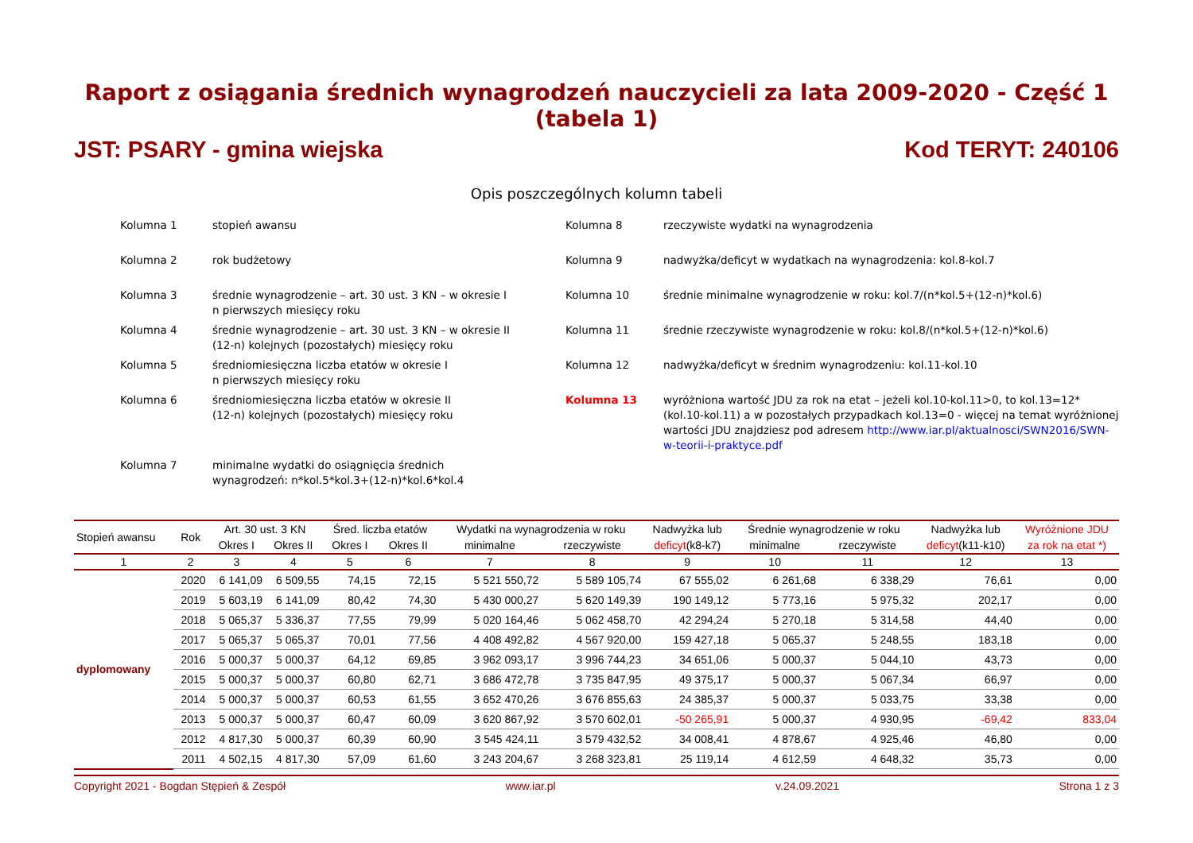Raport z osiągania średnich wynagrodzeń nauczycieli za lata 2009-2020 - Część 1 (tabela 1)
JST: PSARY - gmina wiejska Kod TERYT: 240106
Opis poszczególnych kolumn tabeli
Kolumna 1
stopień awansu
Kolumna 8
rzeczywiste wydatki na wynagrodzenia
Kolumna 2
rok budżetowy
Kolumna 9
nadwyżka/deficyt w wydatkach na wynagrodzenia: kol.8-kol.7
Kolumna 3
średnie wynagrodzenie – art. 30 ust. 3 KN – w okresie I
n pierwszych miesięcy roku
Kolumna 10
średnie minimalne wynagrodzenie w roku: kol.7/(n*kol.5+(12-n)*kol.6)
Kolumna 4
średnie wynagrodzenie – art. 30 ust. 3 KN – w okresie II
(12-n) kolejnych (pozostałych) miesięcy roku
Kolumna 11
średnie rzeczywiste wynagrodzenie w roku: kol.8/(n*kol.5+(12-n)*kol.6)
Kolumna 5
średniomiesięczna liczba etatów w okresie I
n pierwszych miesięcy roku
Kolumna 12
nadwyżka/deficyt w średnim wynagrodzeniu: kol.11-kol.10
Kolumna 6
średniomiesięczna liczba etatów w okresie II
(12-n) kolejnych (pozostałych) miesięcy roku
Kolumna 13
wyróżniona wartość JDU za rok na etat – jeżeli kol.10-kol.11>0, to kol.13=12*(kol.10-kol.11) a w pozostałych przypadkach kol.13=0 - więcej na temat wyróżnionej wartości JDU znajdziesz pod adresem http://www.iar.pl/aktualnosci/SWN2016/SWN-w-teorii-i-praktyce.pdf
Kolumna 7
minimalne wydatki do osiągnięcia średnich
wynagrodzeń: n*kol.5*kol.3+(12-n)*kol.6*kol.4
| Stopień awansu | Rok | Art. 30 ust. 3 KN | | Śred. liczba etatów | | Wydatki na wynagrodzenia w roku | | Nadwyżka lub | Średnie wynagrodzenie w roku | | Nadwyżka lub | Wyróżnione JDU |
| --- | --- | --- | --- | --- | --- | --- | --- | --- | --- | --- | --- | --- |
| | | Okres I | Okres II | Okres I | Okres II | minimalne | rzeczywiste | deficyt (k8-k7) | minimalne | rzeczywiste | deficyt (k11-k10) | za rok na etat *) |
| 1 | 2 | 3 | 4 | 5 | 6 | 7 | 8 | 9 | 10 | 11 | 12 | 13 |
| dyplomowany | 2020 | 6 141,09 | 6 509,55 | 74,15 | 72,15 | 5 521 550,72 | 5 589 105,74 | 67 555,02 | 6 261,68 | 6 338,29 | 76,61 | 0,00 |
| | 2019 | 5 603,19 | 6 141,09 | 80,42 | 74,30 | 5 430 000,27 | 5 620 149,39 | 190 149,12 | 5 773,16 | 5 975,32 | 202,17 | 0,00 |
| | 2018 | 5 065,37 | 5 336,37 | 77,55 | 79,99 | 5 020 164,46 | 5 062 458,70 | 42 294,24 | 5 270,18 | 5 314,58 | 44,40 | 0,00 |
| | 2017 | 5 065,37 | 5 065,37 | 70,01 | 77,56 | 4 408 492,82 | 4 567 920,00 | 159 427,18 | 5 065,37 | 5 248,55 | 183,18 | 0,00 |
| | 2016 | 5 000,37 | 5 000,37 | 64,12 | 69,85 | 3 962 093,17 | 3 996 744,23 | 34 651,06 | 5 000,37 | 5 044,10 | 43,73 | 0,00 |
| | 2015 | 5 000,37 | 5 000,37 | 60,80 | 62,71 | 3 686 472,78 | 3 735 847,95 | 49 375,17 | 5 000,37 | 5 067,34 | 66,97 | 0,00 |
| | 2014 | 5 000,37 | 5 000,37 | 60,53 | 61,55 | 3 652 470,26 | 3 676 855,63 | 24 385,37 | 5 000,37 | 5 033,75 | 33,38 | 0,00 |
| | 2013 | 5 000,37 | 5 000,37 | 60,47 | 60,09 | 3 620 867,92 | 3 570 602,01 | -50 265,91 | 5 000,37 | 4 930,95 | -69,42 | 833,04 |
| | 2012 | 4 817,30 | 5 000,37 | 60,39 | 60,90 | 3 545 424,11 | 3 579 432,52 | 34 008,41 | 4 878,67 | 4 925,46 | 46,80 | 0,00 |
| | 2011 | 4 502,15 | 4 817,30 | 57,09 | 61,60 | 3 243 204,67 | 3 268 323,81 | 25 119,14 | 4 612,59 | 4 648,32 | 35,73 | 0,00 |
Copyright 2021 - Bogdan Stępień & Zespół www.iar.pl v.24.09.2021 Strona 1 z 3